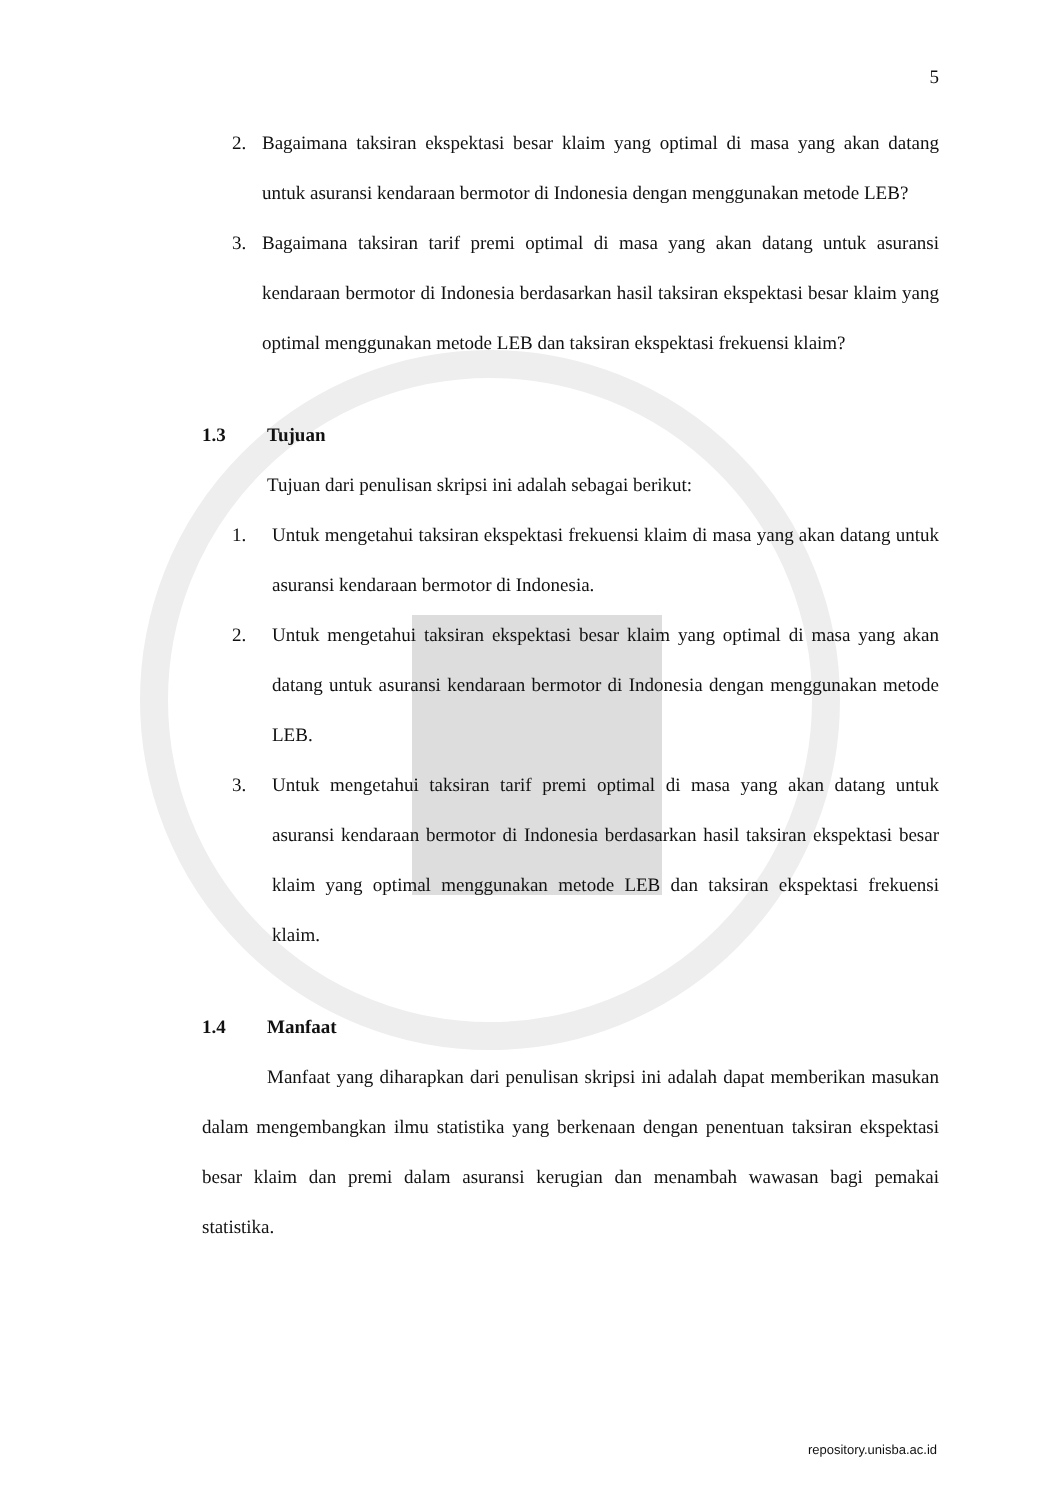5
2. Bagaimana taksiran ekspektasi besar klaim yang optimal di masa yang akan datang untuk asuransi kendaraan bermotor di Indonesia dengan menggunakan metode LEB?
3. Bagaimana taksiran tarif premi optimal di masa yang akan datang untuk asuransi kendaraan bermotor di Indonesia berdasarkan hasil taksiran ekspektasi besar klaim yang optimal menggunakan metode LEB dan taksiran ekspektasi frekuensi klaim?
1.3 Tujuan
Tujuan dari penulisan skripsi ini adalah sebagai berikut:
1. Untuk mengetahui taksiran ekspektasi frekuensi klaim di masa yang akan datang untuk asuransi kendaraan bermotor di Indonesia.
2. Untuk mengetahui taksiran ekspektasi besar klaim yang optimal di masa yang akan datang untuk asuransi kendaraan bermotor di Indonesia dengan menggunakan metode LEB.
3. Untuk mengetahui taksiran tarif premi optimal di masa yang akan datang untuk asuransi kendaraan bermotor di Indonesia berdasarkan hasil taksiran ekspektasi besar klaim yang optimal menggunakan metode LEB dan taksiran ekspektasi frekuensi klaim.
1.4 Manfaat
Manfaat yang diharapkan dari penulisan skripsi ini adalah dapat memberikan masukan dalam mengembangkan ilmu statistika yang berkenaan dengan penentuan taksiran ekspektasi besar klaim dan premi dalam asuransi kerugian dan menambah wawasan bagi pemakai statistika.
repository.unisba.ac.id